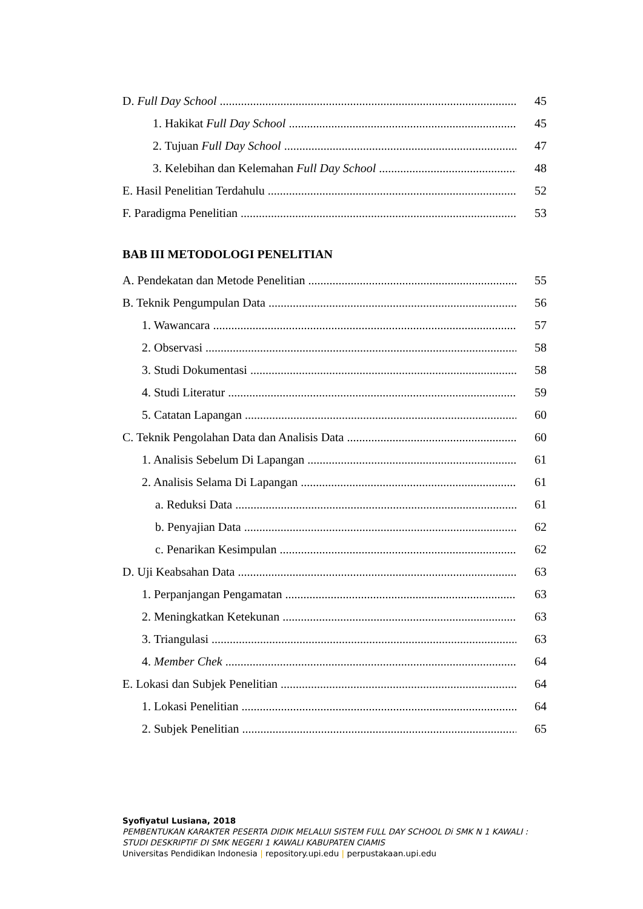D. Full Day School 45
1. Hakikat Full Day School 45
2. Tujuan Full Day School 47
3. Kelebihan dan Kelemahan Full Day School 48
E. Hasil Penelitian Terdahulu 52
F. Paradigma Penelitian 53
BAB III METODOLOGI PENELITIAN
A. Pendekatan dan Metode Penelitian 55
B. Teknik Pengumpulan Data 56
1. Wawancara 57
2. Observasi 58
3. Studi Dokumentasi 58
4. Studi Literatur 59
5. Catatan Lapangan 60
C. Teknik Pengolahan Data dan Analisis Data 60
1. Analisis Sebelum Di Lapangan 61
2. Analisis Selama Di Lapangan 61
a. Reduksi Data 61
b. Penyajian Data 62
c. Penarikan Kesimpulan 62
D. Uji Keabsahan Data 63
1. Perpanjangan Pengamatan 63
2. Meningkatkan Ketekunan 63
3. Triangulasi 63
4. Member Chek 64
E. Lokasi dan Subjek Penelitian 64
1. Lokasi Penelitian 64
2. Subjek Penelitian 65
Syofiyatul Lusiana, 2018
PEMBENTUKAN KARAKTER PESERTA DIDIK MELALUI SISTEM FULL DAY SCHOOL Di SMK N 1 KAWALI :
STUDI DESKRIPTIF DI SMK NEGERI 1 KAWALI KABUPATEN CIAMIS
Universitas Pendidikan Indonesia | repository.upi.edu | perpustakaan.upi.edu